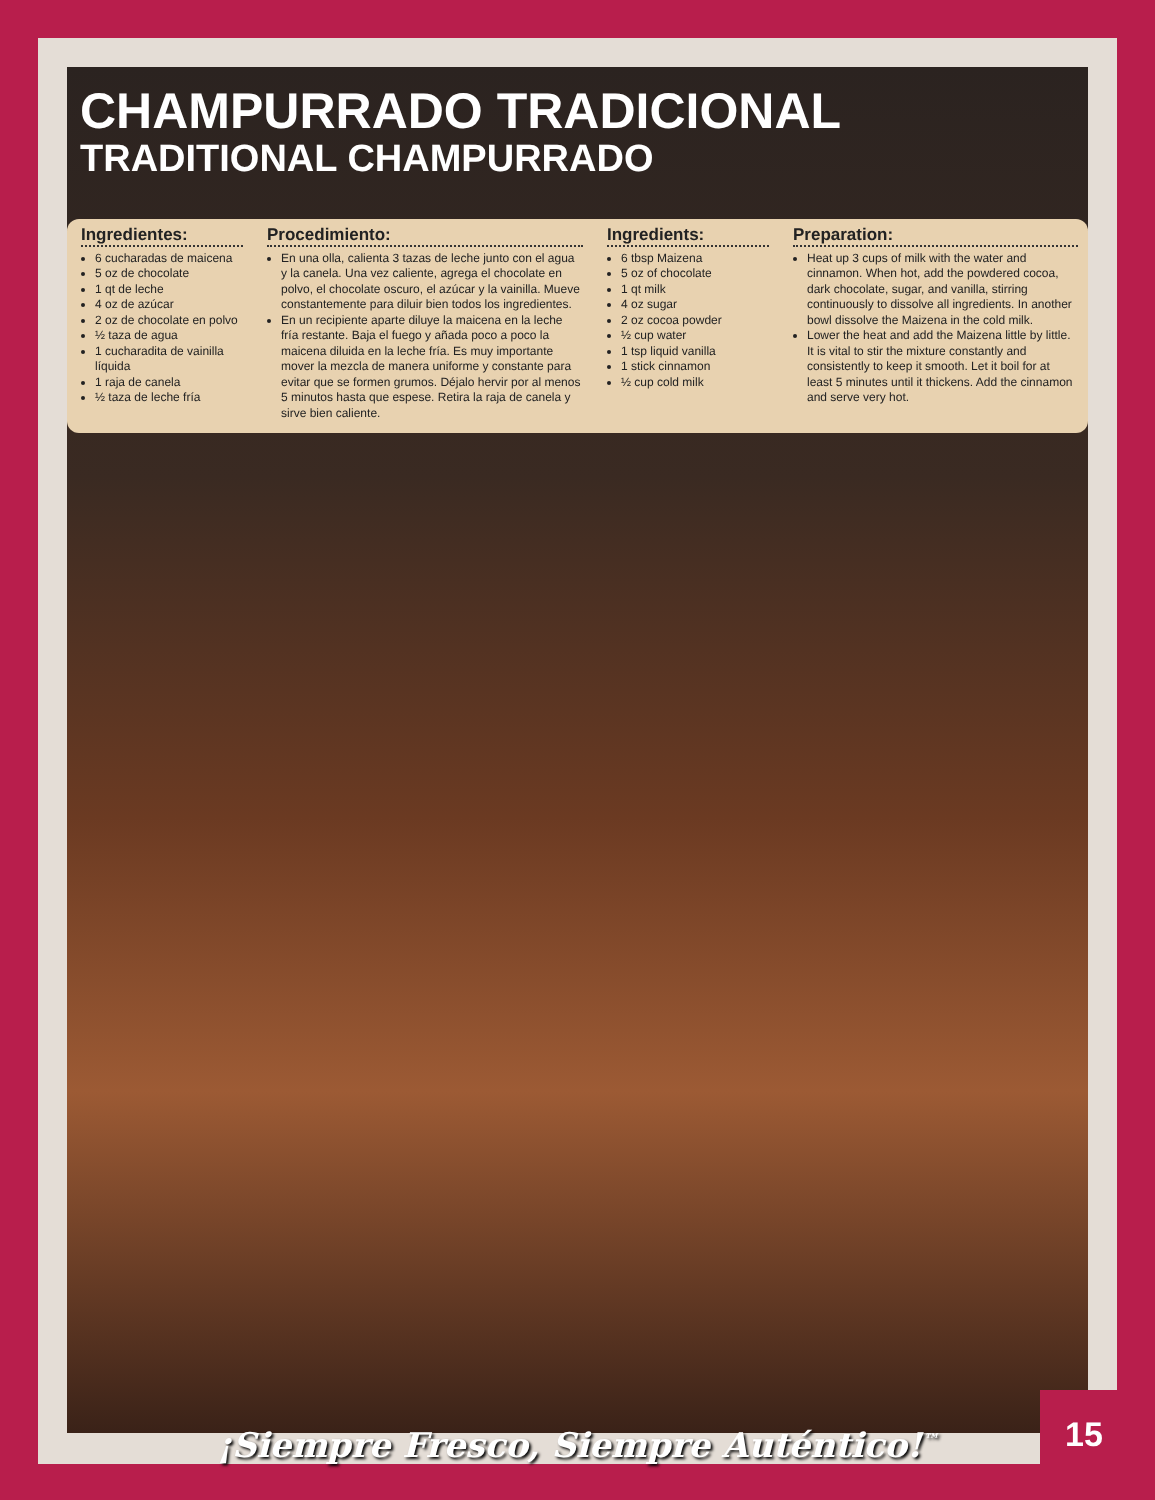CHAMPURRADO TRADICIONAL
TRADITIONAL CHAMPURRADO
Ingredientes:
6 cucharadas de maicena
5 oz de chocolate
1 qt de leche
4 oz de azúcar
2 oz de chocolate en polvo
½ taza de agua
1 cucharadita de vainilla líquida
1 raja de canela
½ taza de leche fría
Procedimiento:
En una olla, calienta 3 tazas de leche junto con el agua y la canela. Una vez caliente, agrega el chocolate en polvo, el chocolate oscuro, el azúcar y la vainilla. Mueve constantemente para diluir bien todos los ingredientes.
En un recipiente aparte diluye la maicena en la leche fría restante. Baja el fuego y añada poco a poco la maicena diluida en la leche fría. Es muy importante mover la mezcla de manera uniforme y constante para evitar que se formen grumos. Déjalo hervir por al menos 5 minutos hasta que espese. Retira la raja de canela y sirve bien caliente.
Ingredients:
6 tbsp Maizena
5 oz of chocolate
1 qt milk
4 oz sugar
2 oz cocoa powder
½ cup water
1 tsp liquid vanilla
1 stick cinnamon
½ cup cold milk
Preparation:
Heat up 3 cups of milk with the water and cinnamon. When hot, add the powdered cocoa, dark chocolate, sugar, and vanilla, stirring continuously to dissolve all ingredients. In another bowl dissolve the Maizena in the cold milk.
Lower the heat and add the Maizena little by little. It is vital to stir the mixture constantly and consistently to keep it smooth. Let it boil for at least 5 minutes until it thickens. Add the cinnamon and serve very hot.
¡Siempre Fresco, Siempre Auténtico!<sup>™</sup>
15